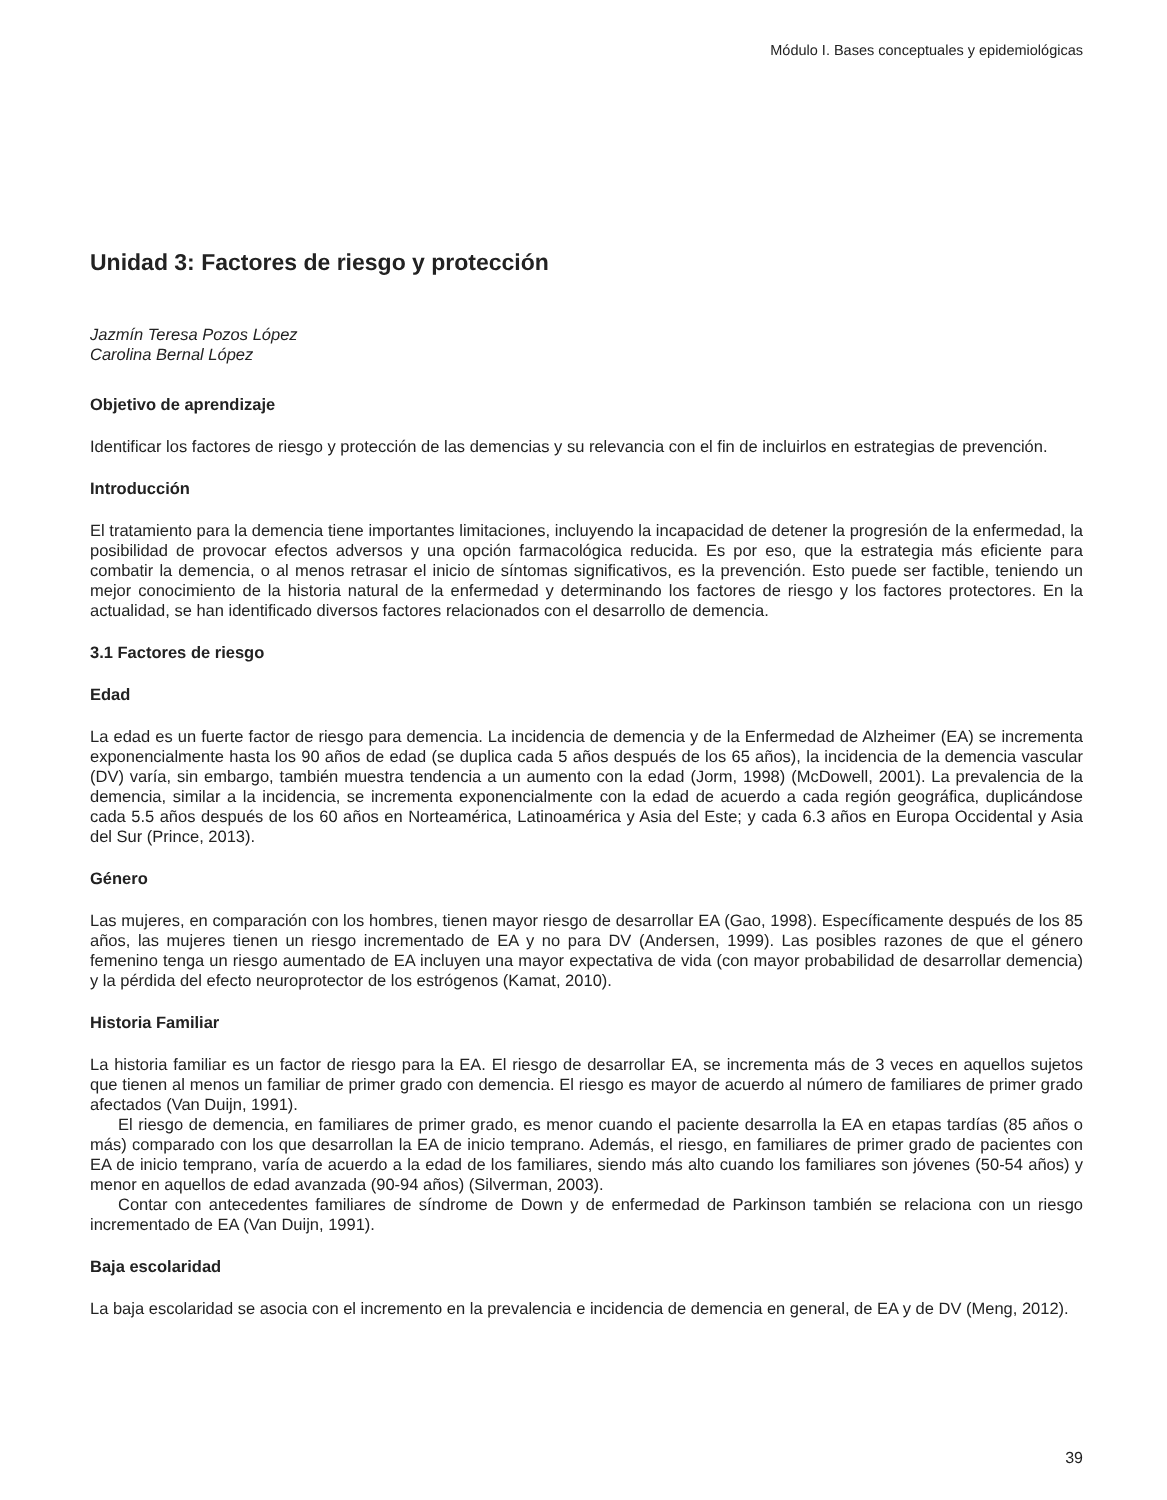Módulo I. Bases conceptuales y epidemiológicas
Unidad 3: Factores de riesgo y protección
Jazmín Teresa Pozos López
Carolina Bernal López
Objetivo de aprendizaje
Identificar los factores de riesgo y protección de las demencias y su relevancia con el fin de incluirlos en estrategias de prevención.
Introducción
El tratamiento para la demencia tiene importantes limitaciones, incluyendo la incapacidad de detener la progresión de la enfermedad, la posibilidad de provocar efectos adversos y una opción farmacológica reducida. Es por eso, que la estrategia más eficiente para combatir la demencia, o al menos retrasar el inicio de síntomas significativos, es la prevención. Esto puede ser factible, teniendo un mejor conocimiento de la historia natural de la enfermedad y determinando los factores de riesgo y los factores protectores. En la actualidad, se han identificado diversos factores relacionados con el desarrollo de demencia.
3.1 Factores de riesgo
Edad
La edad es un fuerte factor de riesgo para demencia. La incidencia de demencia y de la Enfermedad de Alzheimer (EA) se incrementa exponencialmente hasta los 90 años de edad (se duplica cada 5 años después de los 65 años), la incidencia de la demencia vascular (DV) varía, sin embargo, también muestra tendencia a un aumento con la edad (Jorm, 1998) (McDowell, 2001). La prevalencia de la demencia, similar a la incidencia, se incrementa exponencialmente con la edad de acuerdo a cada región geográfica, duplicándose cada 5.5 años después de los 60 años en Norteamérica, Latinoamérica y Asia del Este; y cada 6.3 años en Europa Occidental y Asia del Sur (Prince, 2013).
Género
Las mujeres, en comparación con los hombres, tienen mayor riesgo de desarrollar EA (Gao, 1998). Específicamente después de los 85 años, las mujeres tienen un riesgo incrementado de EA y no para DV (Andersen, 1999). Las posibles razones de que el género femenino tenga un riesgo aumentado de EA incluyen una mayor expectativa de vida (con mayor probabilidad de desarrollar demencia) y la pérdida del efecto neuroprotector de los estrógenos (Kamat, 2010).
Historia Familiar
La historia familiar es un factor de riesgo para la EA. El riesgo de desarrollar EA, se incrementa más de 3 veces en aquellos sujetos que tienen al menos un familiar de primer grado con demencia. El riesgo es mayor de acuerdo al número de familiares de primer grado afectados (Van Duijn, 1991).
El riesgo de demencia, en familiares de primer grado, es menor cuando el paciente desarrolla la EA en etapas tardías (85 años o más) comparado con los que desarrollan la EA de inicio temprano. Además, el riesgo, en familiares de primer grado de pacientes con EA de inicio temprano, varía de acuerdo a la edad de los familiares, siendo más alto cuando los familiares son jóvenes (50-54 años) y menor en aquellos de edad avanzada (90-94 años) (Silverman, 2003).
Contar con antecedentes familiares de síndrome de Down y de enfermedad de Parkinson también se relaciona con un riesgo incrementado de EA (Van Duijn, 1991).
Baja escolaridad
La baja escolaridad se asocia con el incremento en la prevalencia e incidencia de demencia en general, de EA y de DV (Meng, 2012).
39